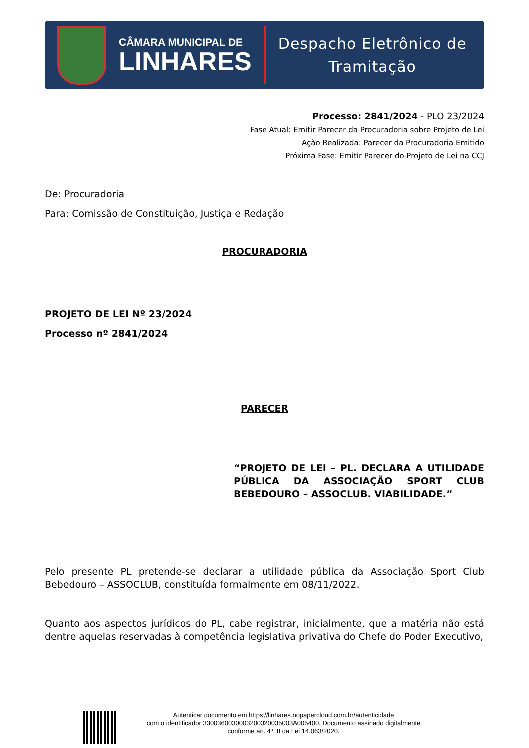CÂMARA MUNICIPAL DE
LINHARES
Despacho Eletrônico de
Tramitação
Processo: 2841/2024 - PLO 23/2024
Fase Atual: Emitir Parecer da Procuradoria sobre Projeto de Lei
Ação Realizada: Parecer da Procuradoria Emitido
Próxima Fase: Emitir Parecer do Projeto de Lei na CCJ
De: Procuradoria
Para: Comissão de Constituição, Justiça e Redação
PROCURADORIA
PROJETO DE LEI Nº 23/2024
Processo nº 2841/2024
PARECER
“PROJETO DE LEI – PL. DECLARA A UTILIDADE PÚBLICA DA ASSOCIAÇÃO SPORT CLUB BEBEDOURO – ASSOCLUB. VIABILIDADE.”
Pelo presente PL pretende-se declarar a utilidade pública da Associação Sport Club Bebedouro – ASSOCLUB, constituída formalmente em 08/11/2022.
Quanto aos aspectos jurídicos do PL, cabe registrar, inicialmente, que a matéria não está dentre aquelas reservadas à competência legislativa privativa do Chefe do Poder Executivo,
Autenticar documento em https://linhares.nopapercloud.com.br/autenticidade
com o identificador 3300360030003200320035003A005400, Documento assinado digitalmente
conforme art. 4º, II da Lei 14.063/2020.